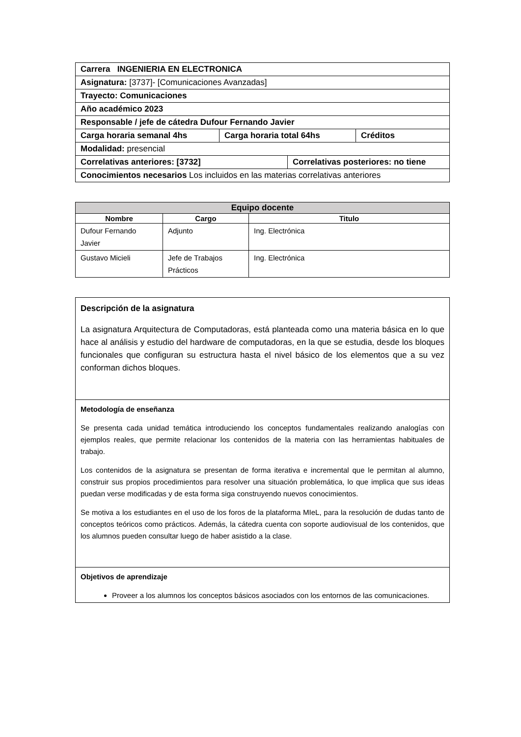| Carrera INGENIERIA EN ELECTRONICA | | | |
| Asignatura: [3737]- [Comunicaciones Avanzadas] | | | |
| Trayecto: Comunicaciones | | | |
| Año académico 2023 | | | |
| Responsable / jefe de cátedra Dufour Fernando Javier | | | |
| Carga horaria semanal 4hs | Carga horaria total 64hs | | Créditos |
| Modalidad: presencial | | | |
| Correlativas anteriores: [3732] | | Correlativas posteriores: no tiene | |
| Conocimientos necesarios Los incluidos en las materias correlativas anteriores | | | |
| Equipo docente | | |
| --- | --- | --- |
| Nombre | Cargo | Titulo |
| Dufour Fernando Javier | Adjunto | Ing. Electrónica |
| Gustavo Micieli | Jefe de Trabajos Prácticos | Ing. Electrónica |
| Descripción de la asignatura La asignatura Arquitectura de Computadoras, está planteada como una materia básica en lo que hace al análisis y estudio del hardware de computadoras, en la que se estudia, desde los bloques funcionales que configuran su estructura hasta el nivel básico de los elementos que a su vez conforman dichos bloques. |
| Metodología de enseñanza Se presenta cada unidad temática introduciendo los conceptos fundamentales realizando analogías con ejemplos reales, que permite relacionar los contenidos de la materia con las herramientas habituales de trabajo. Los contenidos de la asignatura se presentan de forma iterativa e incremental que le permitan al alumno, construir sus propios procedimientos para resolver una situación problemática, lo que implica que sus ideas puedan verse modificadas y de esta forma siga construyendo nuevos conocimientos. Se motiva a los estudiantes en el uso de los foros de la plataforma MIeL, para la resolución de dudas tanto de conceptos teóricos como prácticos. Además, la cátedra cuenta con soporte audiovisual de los contenidos, que los alumnos pueden consultar luego de haber asistido a la clase. |
| Objetivos de aprendizaje Proveer a los alumnos los conceptos básicos asociados con los entornos de las comunicaciones. |